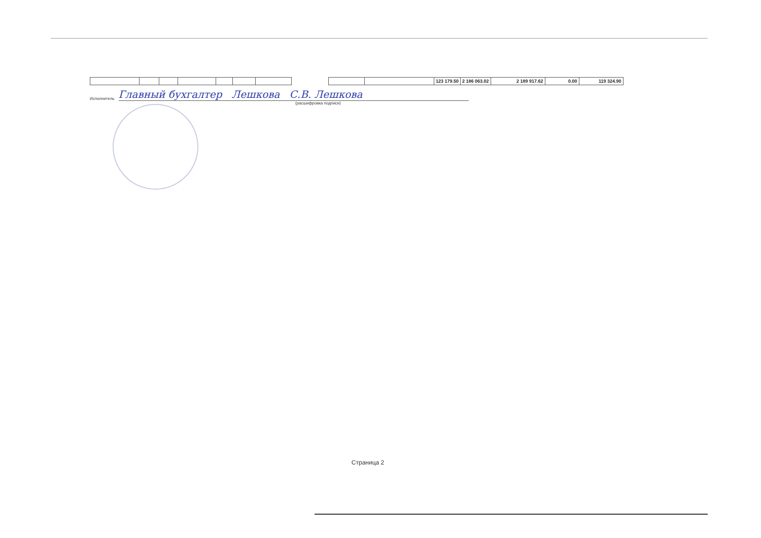| | | | | | | | | | | 123 179.50 | 2 186 063.02 | 2 189 917.62 | 0.00 | 119 324.90 |
Исполнитель Главный бухгалтер Лешкова С.В. Лешкова
(расшифровка подписи)
Страница 2